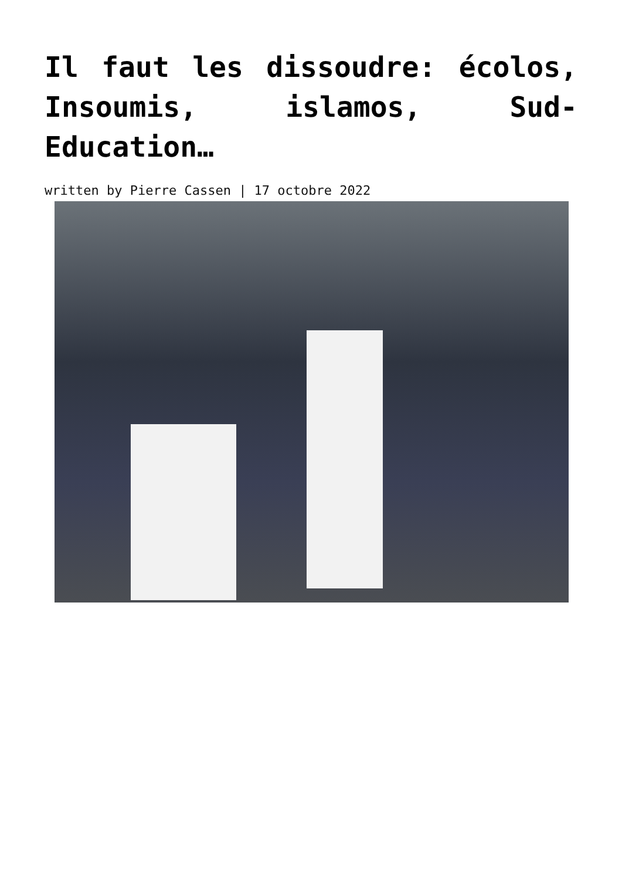Il faut les dissoudre: écolos, Insoumis, islamos, Sud-Education…
written by Pierre Cassen | 17 octobre 2022